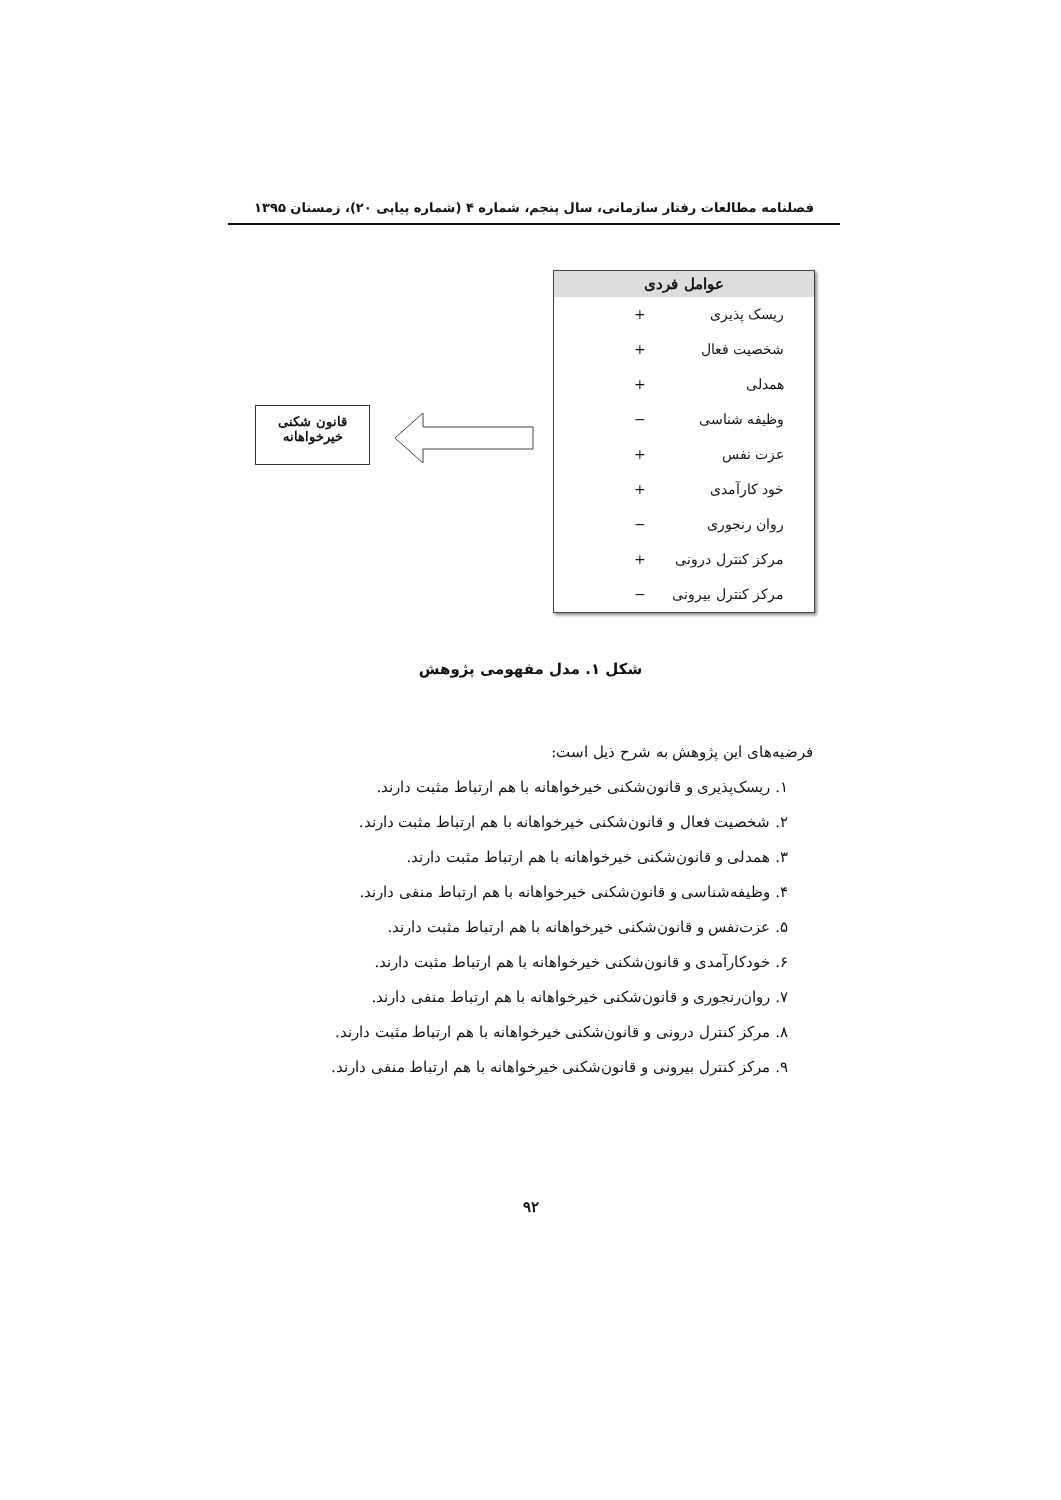فصلنامه مطالعات رفتار سازمانی، سال پنجم، شماره ۴ (شماره پیاپی ۲۰)، زمستان ۱۳۹۵
عوامل فردی
ریسک پذیری +
شخصیت فعال +
همدلی +
وظیفه شناسی −
عزت نفس +
خود کارآمدی +
روان رنجوری −
مرکز کنترل درونی +
مرکز کنترل بیرونی −
قانون شکنی
خیرخواهانه
شکل ۱. مدل مفهومی پژوهش
فرضیه‌های این پژوهش به شرح ذیل است:
۱. ریسک‌پذیری و قانون‌شکنی خیرخواهانه با هم ارتباط مثبت دارند.
۲. شخصیت فعال و قانون‌شکنی خیرخواهانه با هم ارتباط مثبت دارند.
۳. همدلی و قانون‌شکنی خیرخواهانه با هم ارتباط مثبت دارند.
۴. وظیفه‌شناسی و قانون‌شکنی خیرخواهانه با هم ارتباط منفی دارند.
۵. عزت‌نفس و قانون‌شکنی خیرخواهانه با هم ارتباط مثبت دارند.
۶. خودکارآمدی و قانون‌شکنی خیرخواهانه با هم ارتباط مثبت دارند.
۷. روان‌رنجوری و قانون‌شکنی خیرخواهانه با هم ارتباط منفی دارند.
۸. مرکز کنترل درونی و قانون‌شکنی خیرخواهانه با هم ارتباط مثبت دارند.
۹. مرکز کنترل بیرونی و قانون‌شکنی خیرخواهانه با هم ارتباط منفی دارند.
۹۲